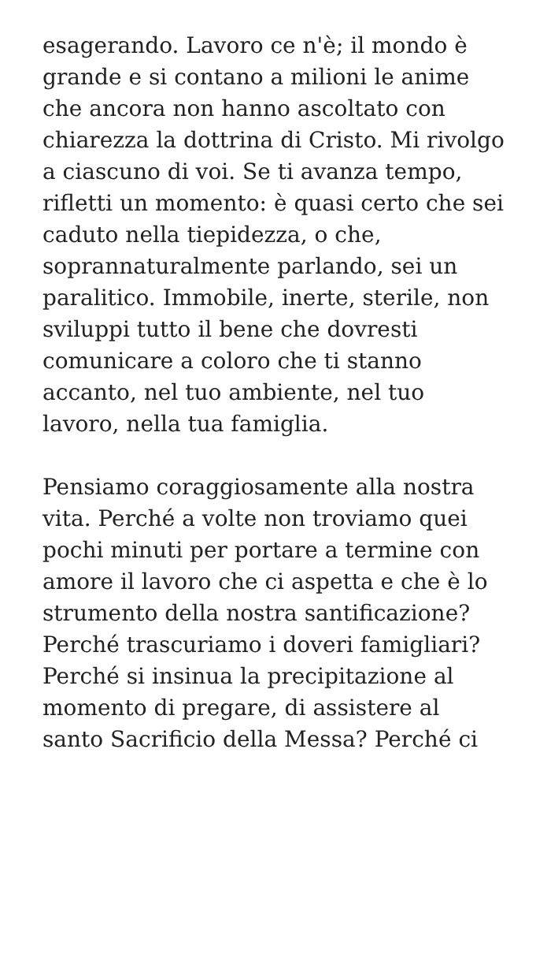esagerando. Lavoro ce n'è; il mondo è grande e si contano a milioni le anime che ancora non hanno ascoltato con chiarezza la dottrina di Cristo. Mi rivolgo a ciascuno di voi. Se ti avanza tempo, rifletti un momento: è quasi certo che sei caduto nella tiepidezza, o che, soprannaturalmente parlando, sei un paralitico. Immobile, inerte, sterile, non sviluppi tutto il bene che dovresti comunicare a coloro che ti stanno accanto, nel tuo ambiente, nel tuo lavoro, nella tua famiglia.
Pensiamo coraggiosamente alla nostra vita. Perché a volte non troviamo quei pochi minuti per portare a termine con amore il lavoro che ci aspetta e che è lo strumento della nostra santificazione? Perché trascuriamo i doveri famigliari? Perché si insinua la precipitazione al momento di pregare, di assistere al santo Sacrificio della Messa? Perché ci